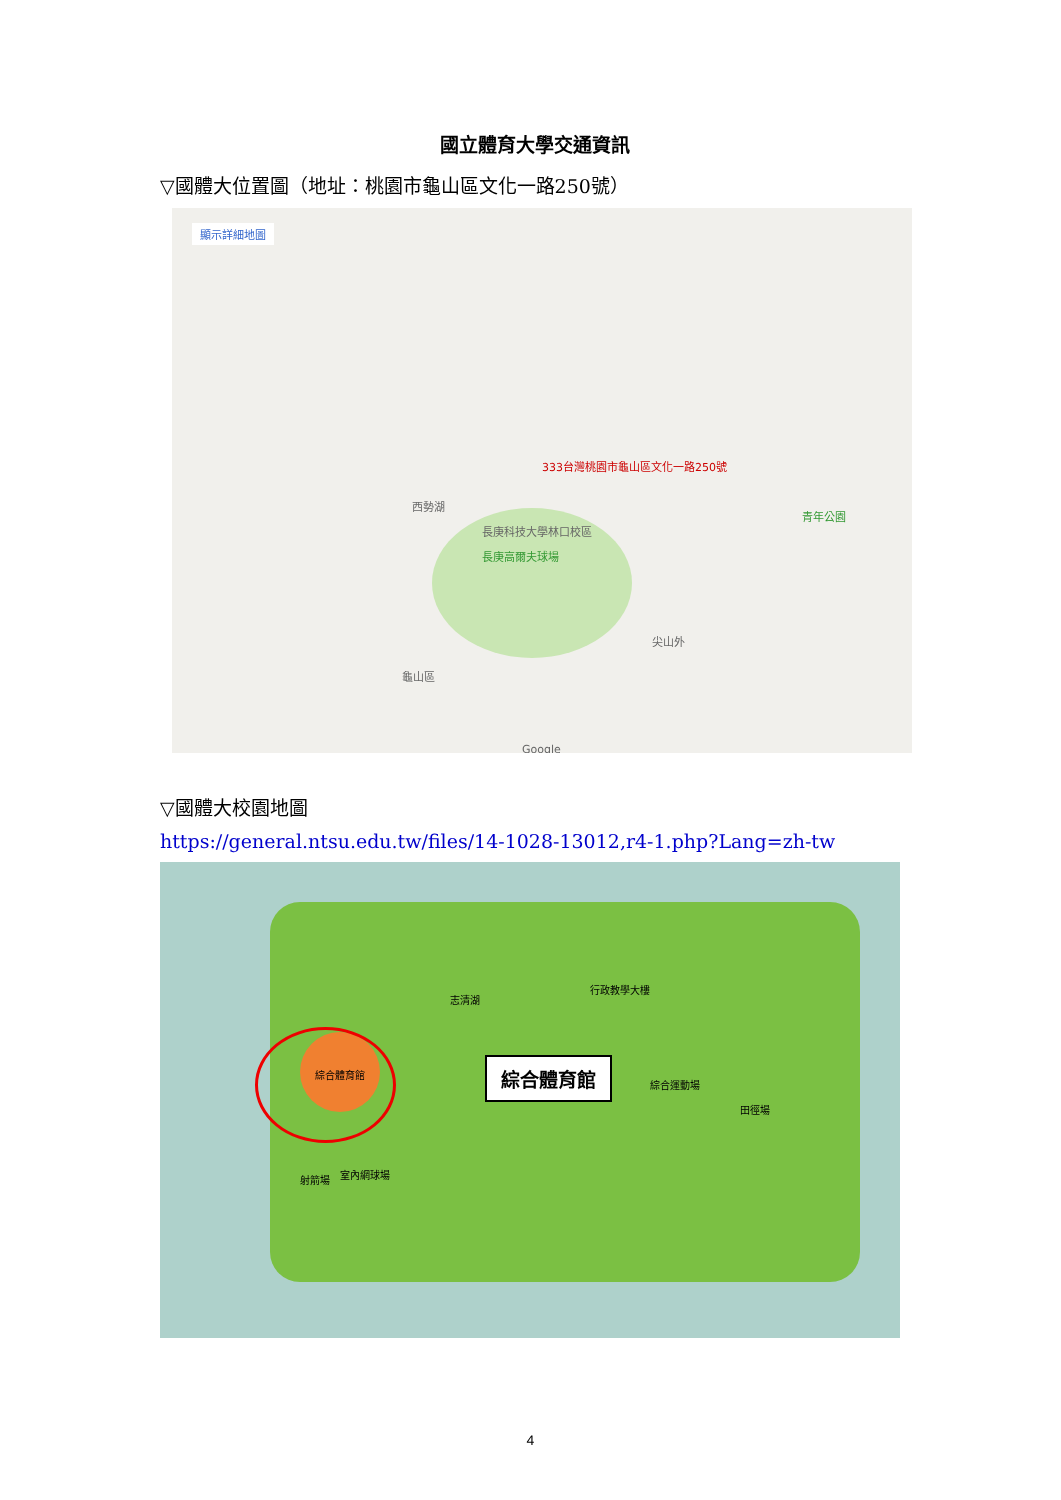國立體育大學交通資訊
▽國體大位置圖（地址：桃園市龜山區文化一路250號）
顯示詳細地圖
333台灣桃園市龜山區文化一路250號
西勢湖
長庚科技大學林口校區
長庚高爾夫球場
龜山區
尖山外
青年公園
Google
▽國體大校園地圖
https://general.ntsu.edu.tw/files/14-1028-13012,r4-1.php?Lang=zh-tw
綜合體育館 綜合體育館
志清湖
行政教學大樓
綜合運動場
田徑場
室內網球場
射箭場
4